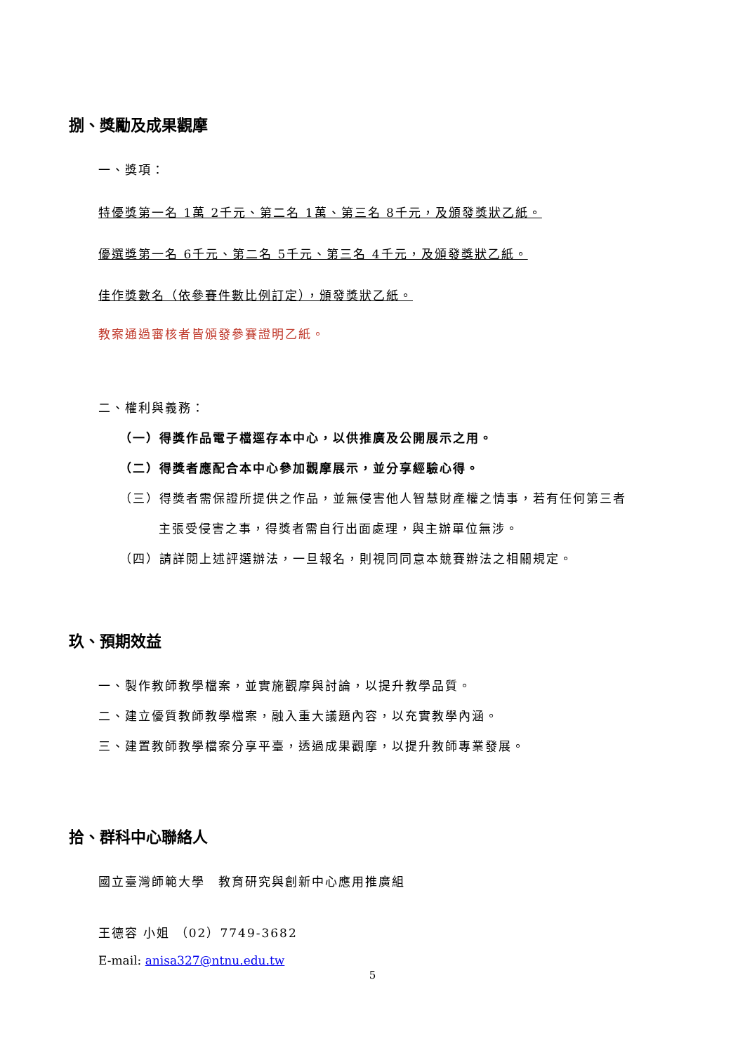捌、獎勵及成果觀摩
一、獎項：
特優獎第一名 1萬 2千元、第二名 1萬、第三名 8千元，及頒發獎狀乙紙。
優選獎第一名 6千元、第二名 5千元、第三名 4千元，及頒發獎狀乙紙。
佳作獎數名（依參賽件數比例訂定），頒發獎狀乙紙。
教案通過審核者皆頒發參賽證明乙紙。
二、權利與義務：
（一）得獎作品電子檔逕存本中心，以供推廣及公開展示之用。
（二）得獎者應配合本中心參加觀摩展示，並分享經驗心得。
（三）得獎者需保證所提供之作品，並無侵害他人智慧財產權之情事，若有任何第三者
主張受侵害之事，得獎者需自行出面處理，與主辦單位無涉。
（四）請詳閱上述評選辦法，一旦報名，則視同同意本競賽辦法之相關規定。
玖、預期效益
一、製作教師教學檔案，並實施觀摩與討論，以提升教學品質。
二、建立優質教師教學檔案，融入重大議題內容，以充實教學內涵。
三、建置教師教學檔案分享平臺，透過成果觀摩，以提升教師專業發展。
拾、群科中心聯絡人
國立臺灣師範大學　教育研究與創新中心應用推廣組
王德容 小姐 （02）7749-3682
E-mail: anisa327@ntnu.edu.tw
5